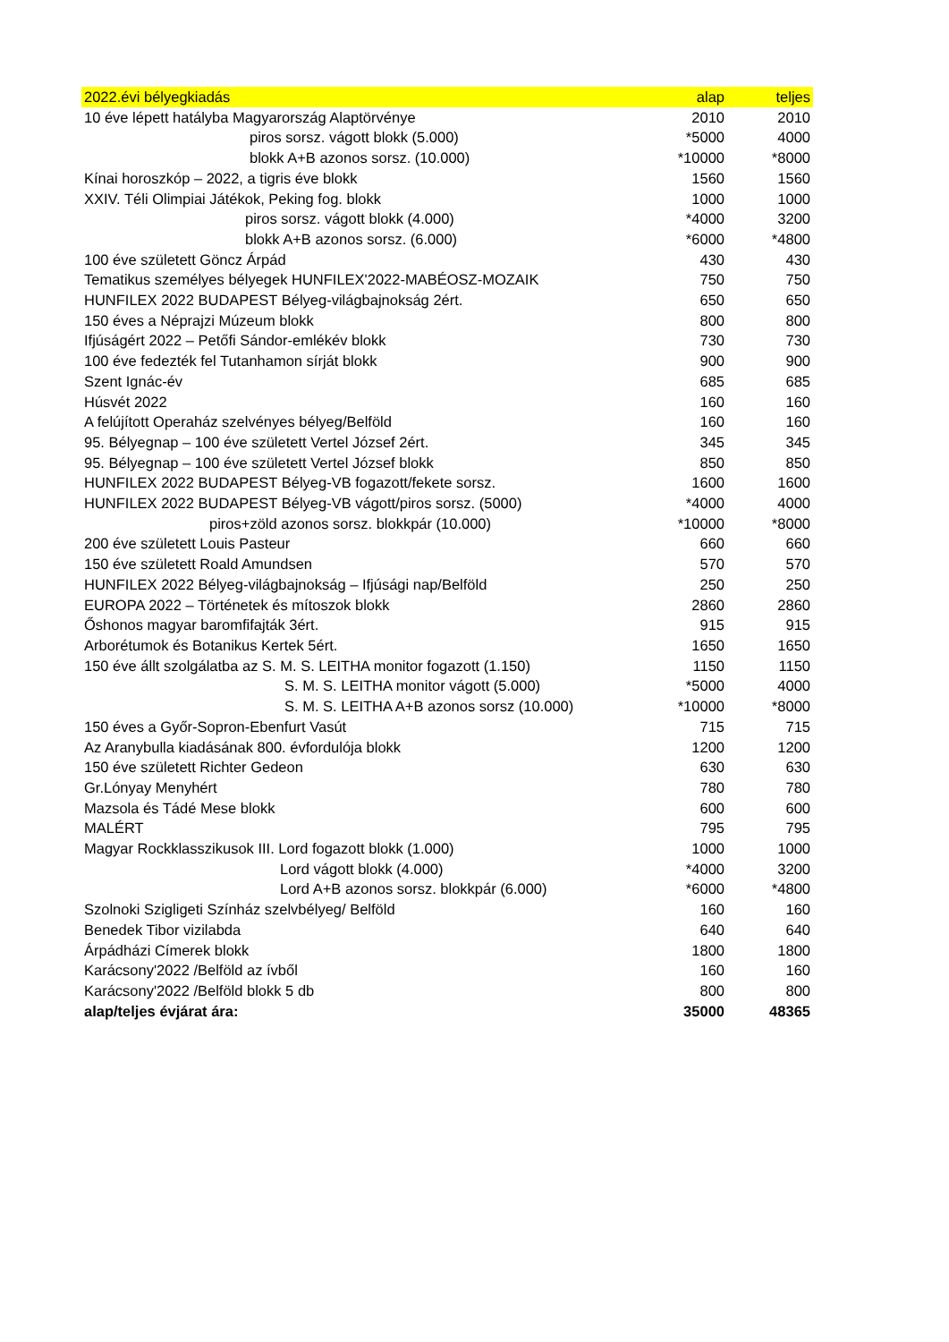| 2022.évi bélyegkiadás | alap | teljes |
| --- | --- | --- |
| 10 éve lépett hatályba Magyarország Alaptörvénye | 2010 | 2010 |
| piros sorsz. vágott blokk (5.000) | *5000 | 4000 |
| blokk A+B azonos sorsz. (10.000) | *10000 | *8000 |
| Kínai horoszkóp – 2022, a tigris éve blokk | 1560 | 1560 |
| XXIV. Téli Olimpiai Játékok, Peking fog. blokk | 1000 | 1000 |
| piros sorsz. vágott blokk (4.000) | *4000 | 3200 |
| blokk A+B azonos sorsz. (6.000) | *6000 | *4800 |
| 100 éve született Göncz Árpád | 430 | 430 |
| Tematikus személyes bélyegek HUNFILEX'2022-MABÉOSZ-MOZAIK | 750 | 750 |
| HUNFILEX 2022 BUDAPEST Bélyeg-világbajnokság 2ért. | 650 | 650 |
| 150 éves a Néprajzi Múzeum blokk | 800 | 800 |
| Ifjúságért 2022 – Petőfi Sándor-emlékév blokk | 730 | 730 |
| 100 éve fedezték fel Tutanhamon sírját blokk | 900 | 900 |
| Szent Ignác-év | 685 | 685 |
| Húsvét 2022 | 160 | 160 |
| A felújított Operaház szelvényes bélyeg/Belföld | 160 | 160 |
| 95. Bélyegnap – 100 éve született Vertel József 2ért. | 345 | 345 |
| 95. Bélyegnap – 100 éve született Vertel József blokk | 850 | 850 |
| HUNFILEX 2022 BUDAPEST Bélyeg-VB fogazott/fekete sorsz. | 1600 | 1600 |
| HUNFILEX 2022 BUDAPEST Bélyeg-VB vágott/piros sorsz. (5000) | *4000 | 4000 |
| piros+zöld azonos sorsz. blokkpár (10.000) | *10000 | *8000 |
| 200 éve született Louis Pasteur | 660 | 660 |
| 150 éve született Roald Amundsen | 570 | 570 |
| HUNFILEX 2022 Bélyeg-világbajnokság – Ifjúsági nap/Belföld | 250 | 250 |
| EUROPA 2022 – Történetek és mítoszok blokk | 2860 | 2860 |
| Őshonos magyar baromfifajták 3ért. | 915 | 915 |
| Arborétumok és Botanikus Kertek 5ért. | 1650 | 1650 |
| 150 éve állt szolgálatba az S. M. S. LEITHA monitor fogazott (1.150) | 1150 | 1150 |
| S. M. S. LEITHA monitor vágott (5.000) | *5000 | 4000 |
| S. M. S. LEITHA A+B azonos sorsz (10.000) | *10000 | *8000 |
| 150 éves a Győr-Sopron-Ebenfurt Vasút | 715 | 715 |
| Az Aranybulla kiadásának 800. évfordulója blokk | 1200 | 1200 |
| 150 éve született Richter Gedeon | 630 | 630 |
| Gr.Lónyay Menyhért | 780 | 780 |
| Mazsola és Tádé Mese blokk | 600 | 600 |
| MALÉRT | 795 | 795 |
| Magyar Rockklasszikusok III. Lord fogazott blokk (1.000) | 1000 | 1000 |
| Lord vágott blokk (4.000) | *4000 | 3200 |
| Lord A+B azonos sorsz. blokkpár (6.000) | *6000 | *4800 |
| Szolnoki Szigligeti Színház szelvbélyeg/ Belföld | 160 | 160 |
| Benedek Tibor vizilabda | 640 | 640 |
| Árpádházi Címerek blokk | 1800 | 1800 |
| Karácsony'2022 /Belföld az ívből | 160 | 160 |
| Karácsony'2022 /Belföld blokk 5 db | 800 | 800 |
| alap/teljes évjárat ára: | 35000 | 48365 |